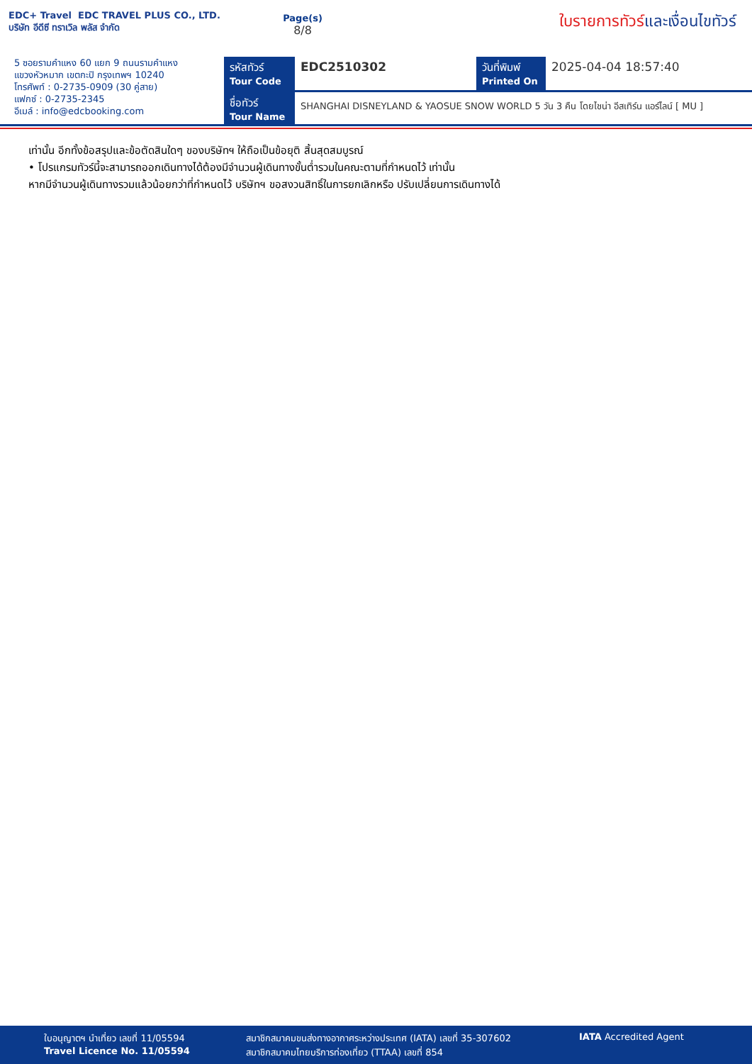EDC+ Travel EDC TRAVEL PLUS CO., LTD.
บริษัท อีดีซี ทราเวิล พลัส จำกัด
Page(s)
8/8
ใบรายการทัวร์และเงื่อนไขทัวร์
5 ซอยรามคำแหง 60 แยก 9 ถนนรามคำแหง
แขวงหัวหมาก เขตกะปิ กรุงเทพฯ 10240
โทรศัพท์ : 0-2735-0909 (30 คู่สาย)
แฟกซ์ : 0-2735-2345
อีเมล์ : info@edcbooking.com
รหัสทัวร์
Tour Code
EDC2510302
วันที่พิมพ์
Printed On
2025-04-04 18:57:40
ชื่อทัวร์
Tour Name
SHANGHAI DISNEYLAND & YAOSUE SNOW WORLD 5 วัน 3 คืน โดยไชน่า อีสเทิร์น แอร์ไลน์ [ MU ]
เท่านั้น อีกทั้งข้อสรุปและข้อตัดสินใดๆ ของบริษัทฯ ให้ถือเป็นข้อยุติ สิ้นสุดสมบูรณ์
• โปรแกรมทัวร์นี้จะสามารถออกเดินทางได้ต้องมีจำนวนผู้เดินทางขั้นต่ำรวมในคณะตามที่กำหนดไว้ เท่านั้น
หากมีจำนวนผู้เดินทางรวมแล้วน้อยกว่าที่กำหนดไว้ บริษัทฯ ขอสงวนสิทธิ์ในการยกเลิกหรือ ปรับเปลี่ยนการเดินทางได้
ใบอนุญาตฯ นำเที่ยว เลขที่ 11/05594
Travel Licence No. 11/05594
สมาชิกสมาคมขนส่งทางอากาศระหว่างประเทศ (IATA) เลขที่ 35-307602
สมาชิกสมาคมไทยบริการท่องเที่ยว (TTAA) เลขที่ 854
IATA Accredited Agent